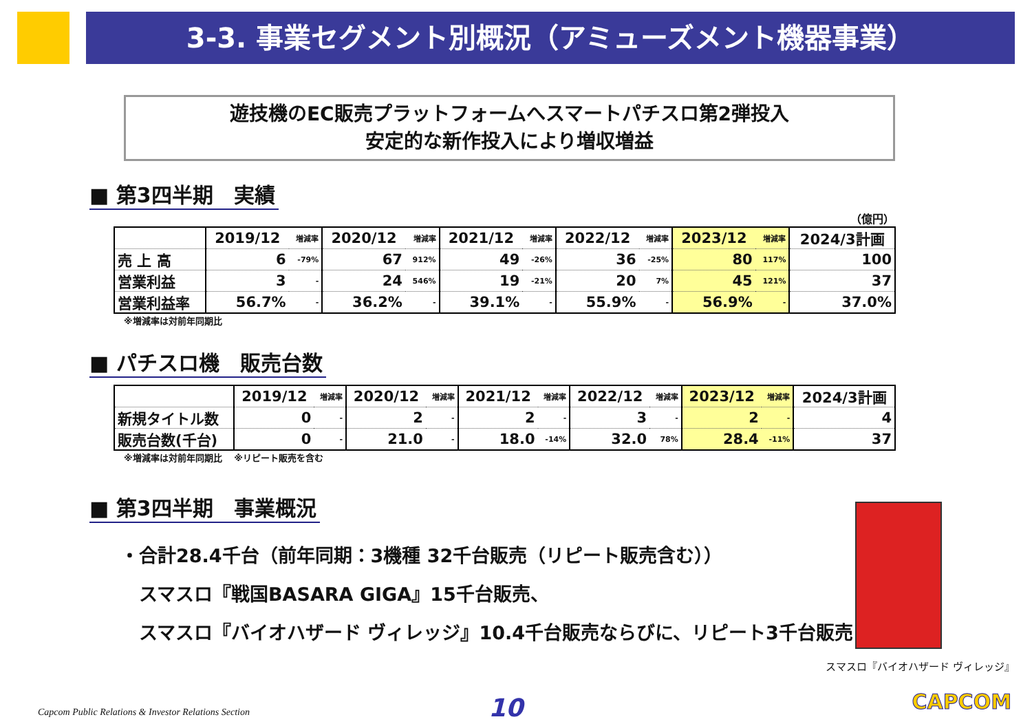3-3. 事業セグメント別概況（アミューズメント機器事業）
遊技機のEC販売プラットフォームへスマートパチスロ第2弾投入
安定的な新作投入により増収増益
■ 第3四半期　実績
（億円）
| | 2019/12 | 増減率 | 2020/12 | 増減率 | 2021/12 | 増減率 | 2022/12 | 増減率 | 2023/12 | 増減率 | 2024/3計画 |
| --- | --- | --- | --- | --- | --- | --- | --- | --- | --- | --- | --- |
| 売 上 高 | 6 | -79% | 67 | 912% | 49 | -26% | 36 | -25% | 80 | 117% | 100 |
| 営業利益 | 3 | - | 24 | 546% | 19 | -21% | 20 | 7% | 45 | 121% | 37 |
| 営業利益率 | 56.7% | - | 36.2% | - | 39.1% | - | 55.9% | - | 56.9% | - | 37.0% |
※増減率は対前年同期比
■ パチスロ機　販売台数
| | 2019/12 | 増減率 | 2020/12 | 増減率 | 2021/12 | 増減率 | 2022/12 | 増減率 | 2023/12 | 増減率 | 2024/3計画 |
| --- | --- | --- | --- | --- | --- | --- | --- | --- | --- | --- | --- |
| 新規タイトル数 | 0 | - | 2 | - | 2 | - | 3 | - | 2 | - | 4 |
| 販売台数(千台) | 0 | - | 21.0 | - | 18.0 | -14% | 32.0 | 78% | 28.4 | -11% | 37 |
※増減率は対前年同期比　 ※リピート販売を含む
■ 第3四半期　事業概況
・合計28.4千台（前年同期：3機種 32千台販売（リピート販売含む））
　スマスロ『戦国BASARA GIGA』15千台販売、
　スマスロ『バイオハザード ヴィレッジ』10.4千台販売ならびに、リピート3千台販売
スマスロ『バイオハザード ヴィレッジ』
Capcom Public Relations & Investor Relations Section
10 CAPCOM